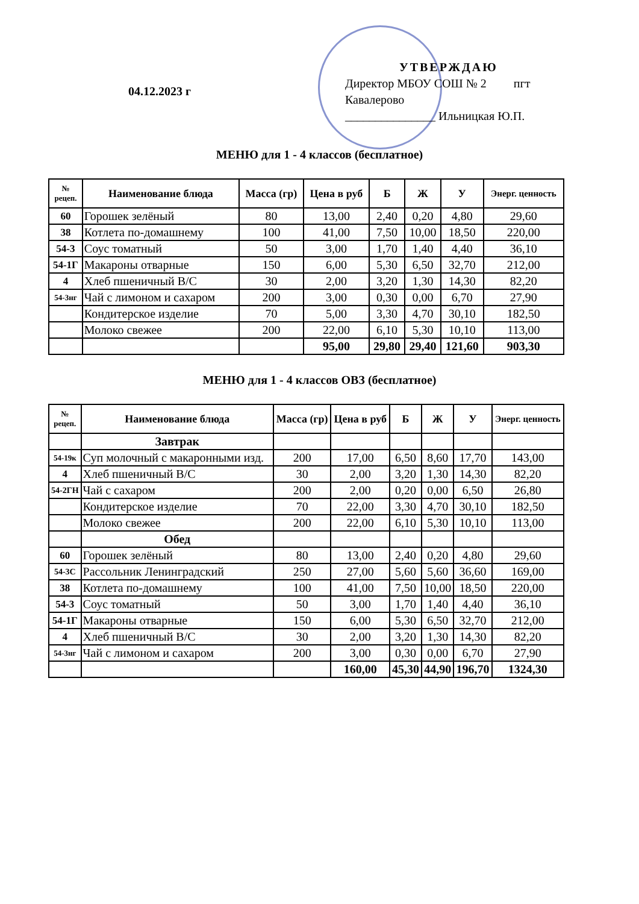04.12.2023 г
УТВЕРЖДАЮ
Директор МБОУ СОШ № 2 пгт Кавалерово
_______________ Ильницкая Ю.П.
МЕНЮ для 1 - 4 классов (бесплатное)
| № рецеп. | Наименование блюда | Масса (гр) | Цена в руб | Б | Ж | У | Энерг. ценность |
| --- | --- | --- | --- | --- | --- | --- | --- |
| 60 | Горошек зелёный | 80 | 13,00 | 2,40 | 0,20 | 4,80 | 29,60 |
| 38 | Котлета по-домашнему | 100 | 41,00 | 7,50 | 10,00 | 18,50 | 220,00 |
| 54-3 | Соус томатный | 50 | 3,00 | 1,70 | 1,40 | 4,40 | 36,10 |
| 54-1Г | Макароны отварные | 150 | 6,00 | 5,30 | 6,50 | 32,70 | 212,00 |
| 4 | Хлеб пшеничный В/С | 30 | 2,00 | 3,20 | 1,30 | 14,30 | 82,20 |
| 54-3нг | Чай с лимоном и сахаром | 200 | 3,00 | 0,30 | 0,00 | 6,70 | 27,90 |
| | Кондитерское изделие | 70 | 5,00 | 3,30 | 4,70 | 30,10 | 182,50 |
| | Молоко свежее | 200 | 22,00 | 6,10 | 5,30 | 10,10 | 113,00 |
| | | | 95,00 | 29,80 | 29,40 | 121,60 | 903,30 |
МЕНЮ для 1 - 4 классов ОВЗ (бесплатное)
| № рецеп. | Наименование блюда | Масса (гр) | Цена в руб | Б | Ж | У | Энерг. ценность |
| --- | --- | --- | --- | --- | --- | --- | --- |
| | Завтрак | | | | | | |
| 54-19к | Суп молочный с макаронными изд. | 200 | 17,00 | 6,50 | 8,60 | 17,70 | 143,00 |
| 4 | Хлеб пшеничный В/С | 30 | 2,00 | 3,20 | 1,30 | 14,30 | 82,20 |
| 54-2ГН | Чай с сахаром | 200 | 2,00 | 0,20 | 0,00 | 6,50 | 26,80 |
| | Кондитерское изделие | 70 | 22,00 | 3,30 | 4,70 | 30,10 | 182,50 |
| | Молоко свежее | 200 | 22,00 | 6,10 | 5,30 | 10,10 | 113,00 |
| | Обед | | | | | | |
| 60 | Горошек зелёный | 80 | 13,00 | 2,40 | 0,20 | 4,80 | 29,60 |
| 54-3С | Рассольник Ленинградский | 250 | 27,00 | 5,60 | 5,60 | 36,60 | 169,00 |
| 38 | Котлета по-домашнему | 100 | 41,00 | 7,50 | 10,00 | 18,50 | 220,00 |
| 54-3 | Соус томатный | 50 | 3,00 | 1,70 | 1,40 | 4,40 | 36,10 |
| 54-1Г | Макароны отварные | 150 | 6,00 | 5,30 | 6,50 | 32,70 | 212,00 |
| 4 | Хлеб пшеничный В/С | 30 | 2,00 | 3,20 | 1,30 | 14,30 | 82,20 |
| 54-3нг | Чай с лимоном и сахаром | 200 | 3,00 | 0,30 | 0,00 | 6,70 | 27,90 |
| | | | 160,00 | 45,30 | 44,90 | 196,70 | 1324,30 |